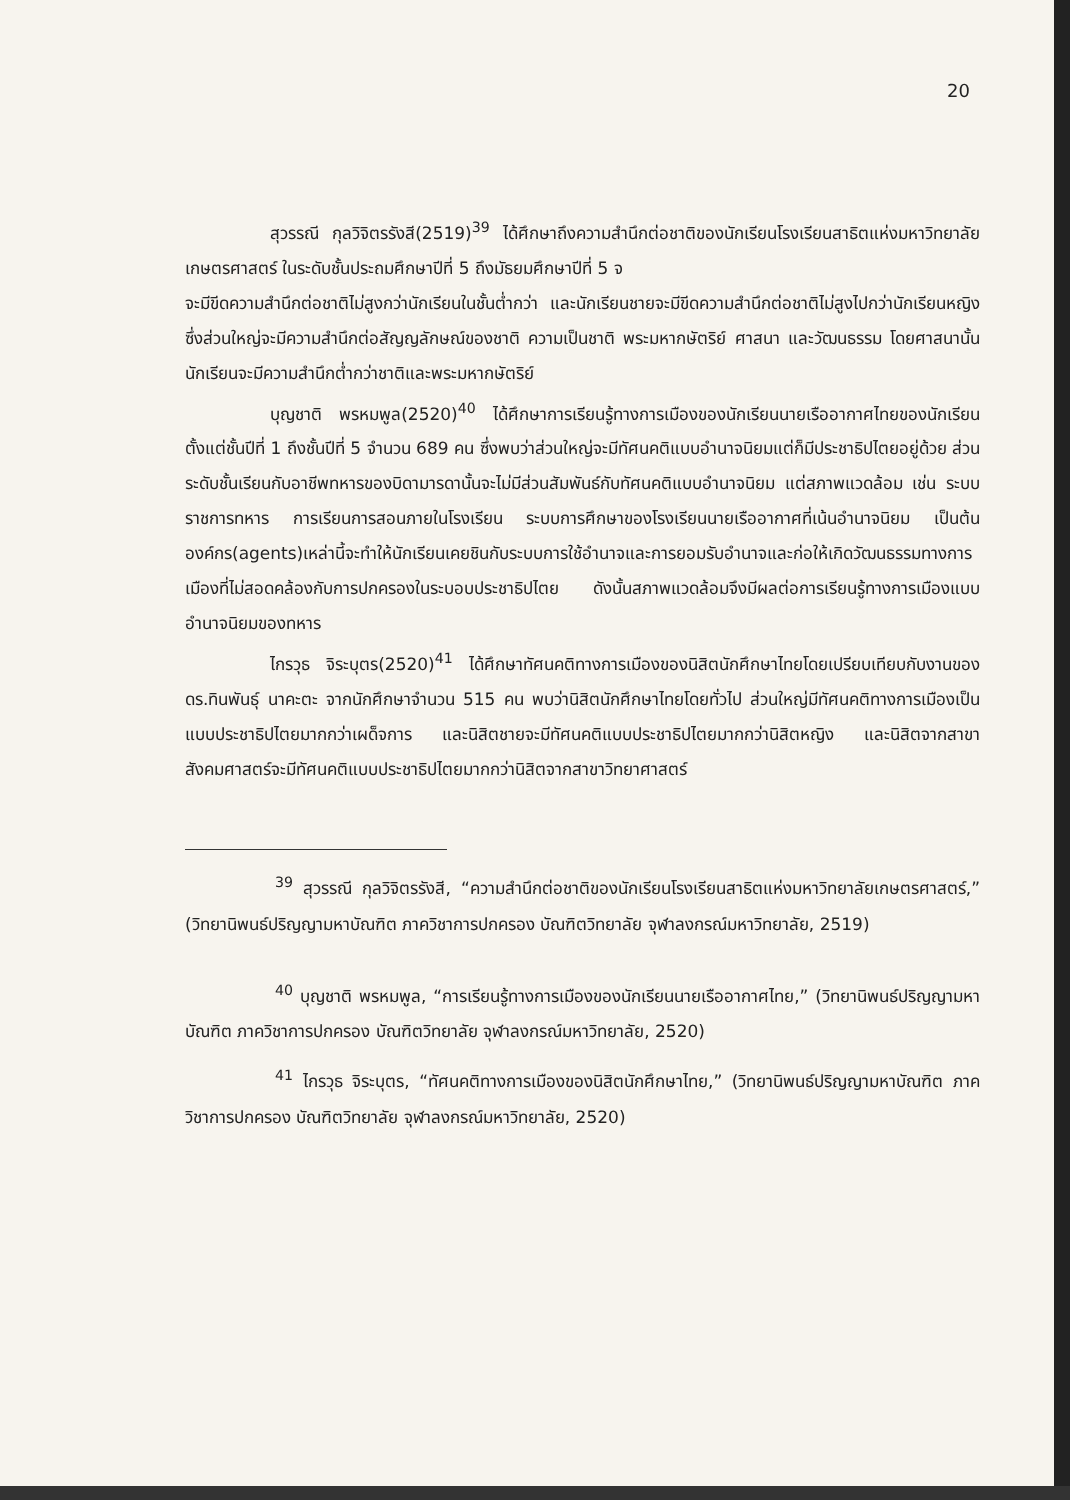20
สุวรรณี กุลวิจิตรรังสี(2519)<sup>39</sup> ได้ศึกษาถึงความสำนึกต่อชาติของนักเรียนโรงเรียนสาธิตแห่งมหาวิทยาลัยเกษตรศาสตร์ ในระดับชั้นประถมศึกษาปีที่ 5 ถึงมัธยมศึกษาปีที่ 5 จ
จะมีขีดความสำนึกต่อชาติไม่สูงกว่านักเรียนในชั้นต่ำกว่า และนักเรียนชายจะมีขีดความสำนึกต่อชาติไม่สูงไปกว่านักเรียนหญิง ซึ่งส่วนใหญ่จะมีความสำนึกต่อสัญญลักษณ์ของชาติ ความเป็นชาติ พระมหากษัตริย์ ศาสนา และวัฒนธรรม โดยศาสนานั้นนักเรียนจะมีความสำนึกต่ำกว่าชาติและพระมหากษัตริย์
บุญชาติ พรหมพูล(2520)<sup>40</sup> ได้ศึกษาการเรียนรู้ทางการเมืองของนักเรียนนายเรืออากาศไทยของนักเรียนตั้งแต่ชั้นปีที่ 1 ถึงชั้นปีที่ 5 จำนวน 689 คน ซึ่งพบว่าส่วนใหญ่จะมีทัศนคติแบบอำนาจนิยมแต่ก็มีประชาธิปไตยอยู่ด้วย ส่วนระดับชั้นเรียนกับอาชีพทหารของบิดามารดานั้นจะไม่มีส่วนสัมพันธ์กับทัศนคติแบบอำนาจนิยม แต่สภาพแวดล้อม เช่น ระบบราชการทหาร การเรียนการสอนภายในโรงเรียน ระบบการศึกษาของโรงเรียนนายเรืออากาศที่เน้นอำนาจนิยม เป็นต้น องค์กร(agents)เหล่านี้จะทำให้นักเรียนเคยชินกับระบบการใช้อำนาจและการยอมรับอำนาจและก่อให้เกิดวัฒนธรรมทางการเมืองที่ไม่สอดคล้องกับการปกครองในระบอบประชาธิปไตย ดังนั้นสภาพแวดล้อมจึงมีผลต่อการเรียนรู้ทางการเมืองแบบอำนาจนิยมของทหาร
ไกรวุธ จิระบุตร(2520)<sup>41</sup> ได้ศึกษาทัศนคติทางการเมืองของนิสิตนักศึกษาไทยโดยเปรียบเทียบกับงานของ ดร.ทินพันธุ์ นาคะตะ จากนักศึกษาจำนวน 515 คน พบว่านิสิตนักศึกษาไทยโดยทั่วไป ส่วนใหญ่มีทัศนคติทางการเมืองเป็นแบบประชาธิปไตยมากกว่าเผด็จการ และนิสิตชายจะมีทัศนคติแบบประชาธิปไตยมากกว่านิสิตหญิง และนิสิตจากสาขาสังคมศาสตร์จะมีทัศนคติแบบประชาธิปไตยมากกว่านิสิตจากสาขาวิทยาศาสตร์
<sup>39</sup> สุวรรณี กุลวิจิตรรังสี, “ความสำนึกต่อชาติของนักเรียนโรงเรียนสาธิตแห่งมหาวิทยาลัยเกษตรศาสตร์,” (วิทยานิพนธ์ปริญญามหาบัณฑิต ภาควิชาการปกครอง บัณฑิตวิทยาลัย จุฬาลงกรณ์มหาวิทยาลัย, 2519)
<sup>40</sup> บุญชาติ พรหมพูล, “การเรียนรู้ทางการเมืองของนักเรียนนายเรืออากาศไทย,” (วิทยานิพนธ์ปริญญามหาบัณฑิต ภาควิชาการปกครอง บัณฑิตวิทยาลัย จุฬาลงกรณ์มหาวิทยาลัย, 2520)
<sup>41</sup> ไกรวุธ จิระบุตร, “ทัศนคติทางการเมืองของนิสิตนักศึกษาไทย,” (วิทยานิพนธ์ปริญญามหาบัณฑิต ภาควิชาการปกครอง บัณฑิตวิทยาลัย จุฬาลงกรณ์มหาวิทยาลัย, 2520)